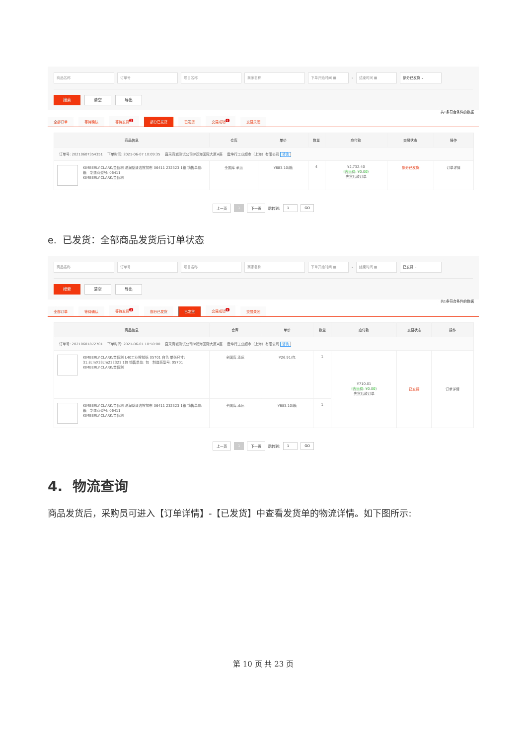商品名称 订单号 项目名称 商家名称 下单开始时间 ▦
-
结束时间 ▦ 部分已发货 ⌄
搜索 清空 导出
共1条符合条件的数据
全部订单 等待确认 等待发货<sup>3</sup> 部分已发货 已发货 交易成功<sup>4</sup> 交易关闭
| 商品信息 | 仓库 | 单价 | 数量 | 应付款 | 交易状态 | 操作 |
| --- | --- | --- | --- | --- | --- | --- |
| 订单号: 20210607354351 下单时间: 2021-06-07 10:09:35 直采商城测试公司8/泛海国际大厦A座 震坤行工业超市（上海）有限公司 咨询 | | | | | | |
| KIMBERLY-CLARK/金佰利 浸润型清洁擦拭布 06411 232323 1箱 销售单位: 箱 制造商型号: 06411 KIMBERLY-CLARK/金佰利 | 全国库 承运 | ¥683.10/箱 | 4 | ¥2,732.40 (含运费: ¥0.00) 先货后款订单 | 部分已发货 | 订单详情 |
上一页 1 下一页 跳转到: 1 GO
e. 已发货：全部商品发货后订单状态
商品名称 订单号 项目名称 商家名称 下单开始时间 ▦
-
结束时间 ▦ 已发货 ⌄
搜索 清空 导出
共1条符合条件的数据
全部订单 等待确认 等待发货<sup>3</sup> 部分已发货 已发货 交易成功<sup>4</sup> 交易关闭
| 商品信息 | 仓库 | 单价 | 数量 | 应付款 | 交易状态 | 操作 |
| --- | --- | --- | --- | --- | --- | --- |
| 订单号: 20210601872701 下单时间: 2021-06-01 10:50:00 直采商城测试公司8/泛海国际大厦A座 震坤行工业超市（上海）有限公司 咨询 | | | | | | |
| KIMBERLY-CLARK/金佰利 L40工业擦拭纸 05701 白色 单张尺寸: 31.8cmX33cm232323 1包 销售单位: 包 制造商型号: 05701 KIMBERLY-CLARK/金佰利 | 全国库 承运 | ¥26.91/包 | 1 | ¥710.01 (含运费: ¥0.00) 先货后款订单 | 已发货 | 订单详情 |
| KIMBERLY-CLARK/金佰利 浸润型清洁擦拭布 06411 232323 1箱 销售单位: 箱 制造商型号: 06411 KIMBERLY-CLARK/金佰利 | 全国库 承运 | ¥683.10/箱 | 1 | | | |
上一页 1 下一页 跳转到: 1 GO
4. 物流查询
商品发货后，采购员可进入【订单详情】-【已发货】中查看发货单的物流详情。如下图所示:
第 10 页 共 23 页